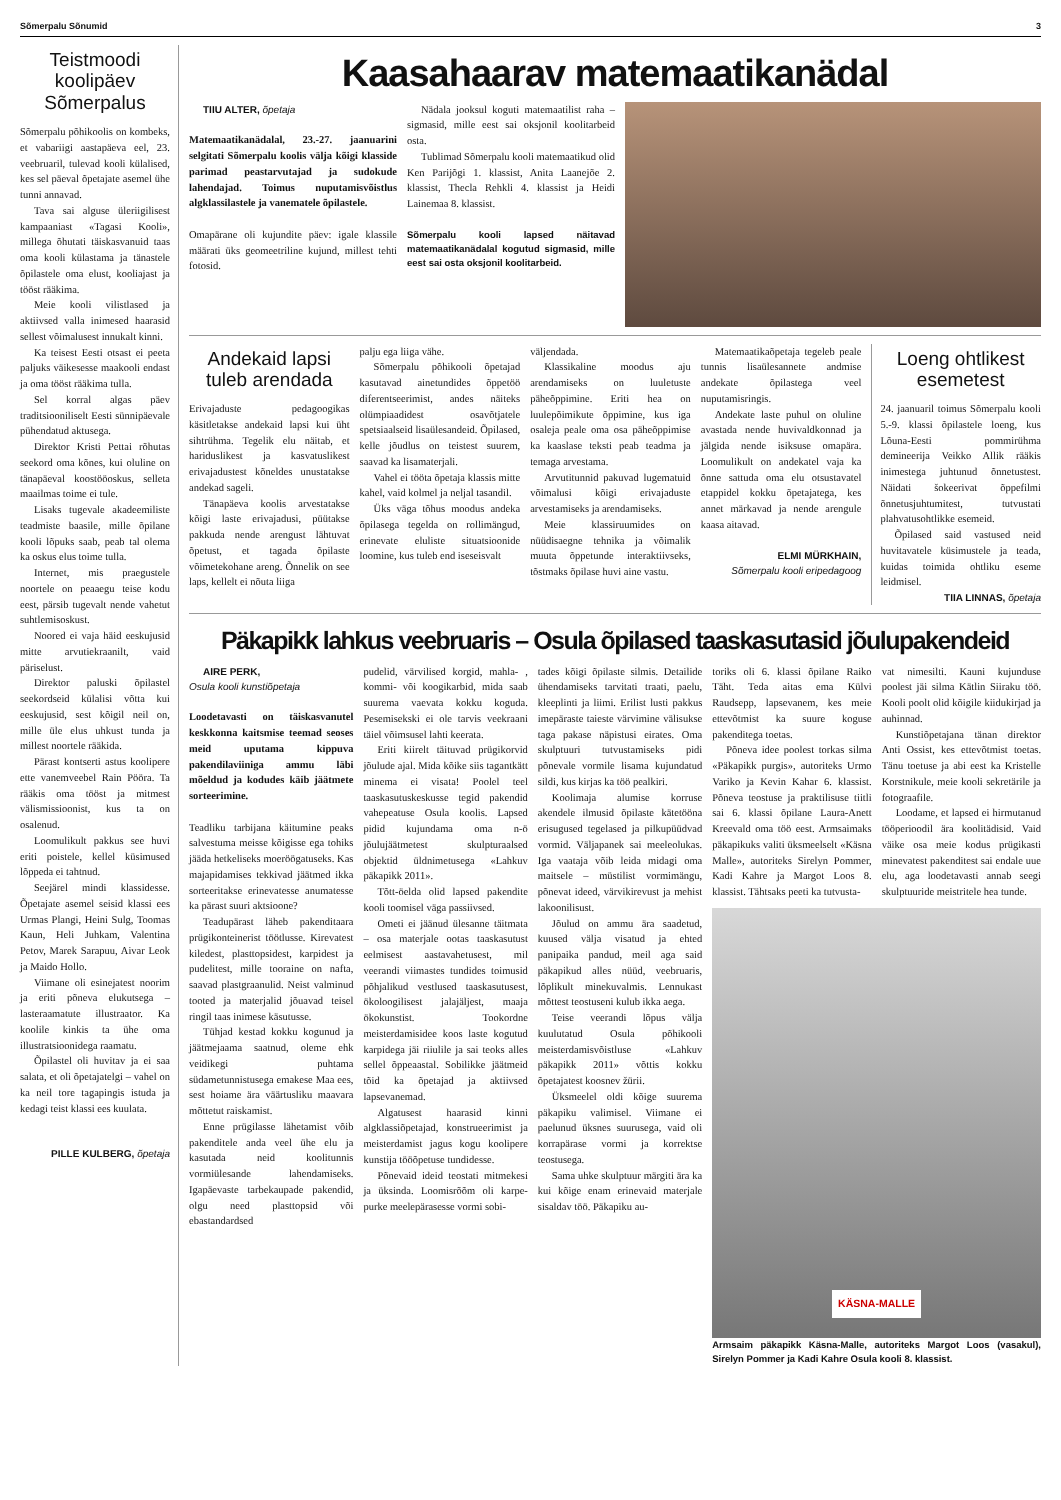Sõmerpalu Sõnumid 3
Teistmoodi koolipäev Sõmerpalus
Sõmerpalu põhikoolis on kombeks, et vabariigi aastapäeva eel, 23. veebruaril, tulevad kooli külalised, kes sel päeval õpetajate asemel ühe tunni annavad.
Tava sai alguse üleriigilisest kampaaniast «Tagasi Kooli», millega õhutati täiskasvanuid taas oma kooli külastama ja tänastele õpilastele oma elust, kooliajast ja tööst rääkima.
Meie kooli vilistlased ja aktiivsed valla inimesed haarasid sellest võimalusest innukalt kinni.
Ka teisest Eesti otsast ei peeta paljuks väikesesse maakooli endast ja oma tööst rääkima tulla.
Sel korral algas päev traditsiooniliselt Eesti sünnipäevale pühendatud aktusega.
Direktor Kristi Pettai rõhutas seekord oma kõnes, kui oluline on tänapäeval koostööoskus, selleta maailmas toime ei tule.
Lisaks tugevale akadeemiliste teadmiste baasile, mille õpilane kooli lõpuks saab, peab tal olema ka oskus elus toime tulla.
Internet, mis praegustele noortele on peaaegu teise kodu eest, pärsib tugevalt nende vahetut suhtlemisoskust.
Noored ei vaja häid eeskujusid mitte arvutiekraanilt, vaid päriselust.
Direktor paluski õpilastel seekordseid külalisi võtta kui eeskujusid, sest kõigil neil on, mille üle elus uhkust tunda ja millest noortele rääkida.
Pärast kontserti astus koolipere ette vanemveebel Rain Pööra. Ta rääkis oma tööst ja mitmest välismissioonist, kus ta on osalenud.
Loomulikult pakkus see huvi eriti poistele, kellel küsimused lõppeda ei tahtnud.
Seejärel mindi klassidesse. Õpetajate asemel seisid klassi ees Urmas Plangi, Heini Sulg, Toomas Kaun, Heli Juhkam, Valentina Petov, Marek Sarapuu, Aivar Leok ja Maido Hollo.
Viimane oli esinejatest noorim ja eriti põneva elukutsega – lasteraamatute illustraator. Ka koolile kinkis ta ühe oma illustratsioonidega raamatu.
Õpilastel oli huvitav ja ei saa salata, et oli õpetajatelgi – vahel on ka neil tore tagapingis istuda ja kedagi teist klassi ees kuulata.
PILLE KULBERG, õpetaja
Kaasahaarav matemaatikanädal
TIIU ALTER, õpetaja
Matemaatikanädalal, 23.-27. jaanuarini selgitati Sõmerpalu koolis välja kõigi klasside parimad peastarvutajad ja sudokude lahendajad. Toimus nuputamisvõistlus algklassilastele ja vanematele õpilastele.
Omapärane oli kujundite päev: igale klassile määrati üks geomeetriline kujund, millest tehti fotosid.
Nädala jooksul koguti matemaatilist raha – sigmasid, mille eest sai oksjonil koolitarbeid osta.
Tublimad Sõmerpalu kooli matemaatikud olid Ken Parijõgi 1. klassist, Anita Laanejõe 2. klassist, Thecla Rehkli 4. klassist ja Heidi Lainemaa 8. klassist.
Sõmerpalu kooli lapsed näitavad matemaatikanädalal kogutud sigmasid, mille eest sai osta oksjonil koolitarbeid.
Andekaid lapsi tuleb arendada
Erivajaduste pedagoogikas käsitletakse andekaid lapsi kui üht sihtrühma. Tegelik elu näitab, et hariduslikest ja kasvatuslikest erivajadustest kõneldes unustatakse andekad sageli.
Tänapäeva koolis arvestatakse kõigi laste erivajadusi, püütakse pakkuda nende arengust lähtuvat õpetust, et tagada õpilaste võimetekohane areng. Õnnelik on see laps, kellelt ei nõuta liiga
palju ega liiga vähe.
Sõmerpalu põhikooli õpetajad kasutavad ainetundides õppetöö diferentseerimist, andes näiteks olümpiaadidest osavõtjatele spetsiaalseid lisaülesandeid. Õpilased, kelle jõudlus on teistest suurem, saavad ka lisamaterjali.
Vahel ei tööta õpetaja klassis mitte kahel, vaid kolmel ja neljal tasandil.
Üks väga tõhus moodus andeka õpilasega tegelda on rollimängud, erinevate eluliste situatsioonide loomine, kus tuleb end iseseisvalt
väljendada.
Klassikaline moodus aju arendamiseks on luuletuste päheõppimine. Eriti hea on luulepõimikute õppimine, kus iga osaleja peale oma osa päheõppimise ka kaaslase teksti peab teadma ja temaga arvestama.
Arvutitunnid pakuvad lugematuid võimalusi kõigi erivajaduste arvestamiseks ja arendamiseks.
Meie klassiruumides on nüüdisaegne tehnika ja võimalik muuta õppetunde interaktiivseks, tõstmaks õpilase huvi aine vastu.
Matemaatikaõpetaja tegeleb peale tunnis lisaülesannete andmise andekate õpilastega veel nuputamisringis.
Andekate laste puhul on oluline avastada nende huvivaldkonnad ja jälgida nende isiksuse omapära. Loomulikult on andekatel vaja ka õnne sattuda oma elu otsustavatel etappidel kokku õpetajatega, kes annet märkavad ja nende arengule kaasa aitavad.
ELMI MÜRKHAIN,
Sõmerpalu kooli eripedagoog
Loeng ohtlikest esemetest
24. jaanuaril toimus Sõmerpalu kooli 5.-9. klassi õpilastele loeng, kus Lõuna-Eesti pommirühma demineerija Veikko Allik rääkis inimestega juhtunud õnnetustest. Näidati šokeerivat õppefilmi õnnetusjuhtumitest, tutvustati plahvatusohtlikke esemeid.
Õpilased said vastused neid huvitavatele küsimustele ja teada, kuidas toimida ohtliku eseme leidmisel.
TIIA LINNAS, õpetaja
Päkapikk lahkus veebruaris – Osula õpilased taaskasutasid jõulupakendeid
AIRE PERK,
Osula kooli kunstiõpetaja
Loodetavasti on täiskasvanutel keskkonna kaitsmise teemad seoses meid uputama kippuva pakendilaviiniga ammu läbi mõeldud ja kodudes käib jäätmete sorteerimine.
Teadliku tarbijana käitumine peaks salvestuma meisse kõigisse ega tohiks jääda hetkeliseks moeröögatuseks. Kas majapidamises tekkivad jäätmed ikka sorteeritakse erinevatesse anumatesse ka pärast suuri aktsioone?
Teadupärast läheb pakenditaara prügikonteinerist töötlusse. Kirevatest kiledest, plasttopsidest, karpidest ja pudelitest, mille tooraine on nafta, saavad plastgraanulid. Neist valminud tooted ja materjalid jõuavad teisel ringil taas inimese käsutusse.
Tühjad kestad kokku kogunud ja jäätmejaama saatnud, oleme ehk veidikegi puhtama südametunnistusega emakese Maa ees, sest hoiame ära väärtusliku maavara mõttetut raiskamist.
Enne prügilasse lähetamist võib pakenditele anda veel ühe elu ja kasutada neid koolitunnis vormiülesande lahendamiseks. Igapäevaste tarbekaupade pakendid, olgu need plasttopsid või ebastandardsed
pudelid, värvilised korgid, mahla- , kommi- või koogikarbid, mida saab suurema vaevata kokku koguda. Pesemisekski ei ole tarvis veekraani täiel võimsusel lahti keerata.
Eriti kiirelt täituvad prügikorvid jõulude ajal. Mida kõike siis tagantkätt minema ei visata! Poolel teel taaskasutuskeskusse tegid pakendid vahepeatuse Osula koolis. Lapsed pidid kujundama oma n-ö jõulujäätmetest skulpturaalsed objektid üldnimetusega «Lahkuv päkapikk 2011».
Tõtt-öelda olid lapsed pakendite kooli toomisel väga passiivsed.
Ometi ei jäänud ülesanne täitmata – osa materjale ootas taaskasutust eelmisest aastavahetusest, mil veerandi viimastes tundides toimusid põhjalikud vestlused taaskasutusest, ökoloogilisest jalajäljest, maaja ökokunstist. Tookordne meisterdamisidee koos laste kogutud karpidega jäi riiulile ja sai teoks alles sellel õppeaastal. Sobilikke jäätmeid tõid ka õpetajad ja aktiivsed lapsevanemad.
Algatusest haarasid kinni algklassiõpetajad, konstrueerimist ja meisterdamist jagus kogu koolipere kunstija tööõpetuse tundidesse.
Põnevaid ideid teostati mitmekesi ja üksinda. Loomisrõõm oli karpe-purke meelepärasesse vormi sobi-
tades kõigi õpilaste silmis. Detailide ühendamiseks tarvitati traati, paelu, kleeplinti ja liimi. Erilist lusti pakkus imepäraste taieste värvimine välisukse taga pakase näpistusi eirates. Oma skulptuuri tutvustamiseks pidi põnevale vormile lisama kujundatud sildi, kus kirjas ka töö pealkiri.
Koolimaja alumise korruse akendele ilmusid õpilaste kätetööna erisugused tegelased ja pilkupüüdvad vormid. Väljapanek sai meeleolukas. Iga vaataja võib leida midagi oma maitsele – müstilist vormimängu, põnevat ideed, värvikirevust ja mehist lakoonilisust.
Jõulud on ammu ära saadetud, kuused välja visatud ja ehted panipaika pandud, meil aga said päkapikud alles nüüd, veebruaris, lõplikult minekuvalmis. Lennukast mõttest teostuseni kulub ikka aega.
Teise veerandi lõpus välja kuulutatud Osula põhikooli meisterdamisvõistluse «Lahkuv päkapikk 2011» võttis kokku õpetajatest koosnev žürii.
Üksmeelel oldi kõige suurema päkapiku valimisel. Viimane ei paelunud üksnes suurusega, vaid oli korrapärase vormi ja korrektse teostusega.
Sama uhke skulptuur märgiti ära ka kui kõige enam erinevaid materjale sisaldav töö. Päkapiku au-
toriks oli 6. klassi õpilane Raiko Täht. Teda aitas ema Külvi Raudsepp, lapsevanem, kes meie ettevõtmist ka suure koguse pakenditega toetas.
Põneva idee poolest torkas silma «Päkapikk purgis», autoriteks Urmo Variko ja Kevin Kahar 6. klassist. Põneva teostuse ja praktilisuse tiitli sai 6. klassi õpilane Laura-Anett Kreevald oma töö eest. Armsaimaks päkapikuks valiti üksmeelselt «Käsna Malle», autoriteks Sirelyn Pommer, Kadi Kahre ja Margot Loos 8. klassist. Tähtsaks peeti ka tutvusta-
vat nimesilti. Kauni kujunduse poolest jäi silma Kätlin Siiraku töö. Kooli poolt olid kõigile kiidukirjad ja auhinnad.
Kunstiõpetajana tänan direktor Anti Ossist, kes ettevõtmist toetas. Tänu toetuse ja abi eest ka Kristelle Korstnikule, meie kooli sekretärile ja fotograafile.
Loodame, et lapsed ei hirmutanud tööperioodil ära koolitädisid. Vaid väike osa meie kodus prügikasti minevatest pakenditest sai endale uue elu, aga loodetavasti annab seegi skulptuuride meistritele hea tunde.
KÄSNA-MALLE
Armsaim päkapikk Käsna-Malle, autoriteks Margot Loos (vasakul), Sirelyn Pommer ja Kadi Kahre Osula kooli 8. klassist.